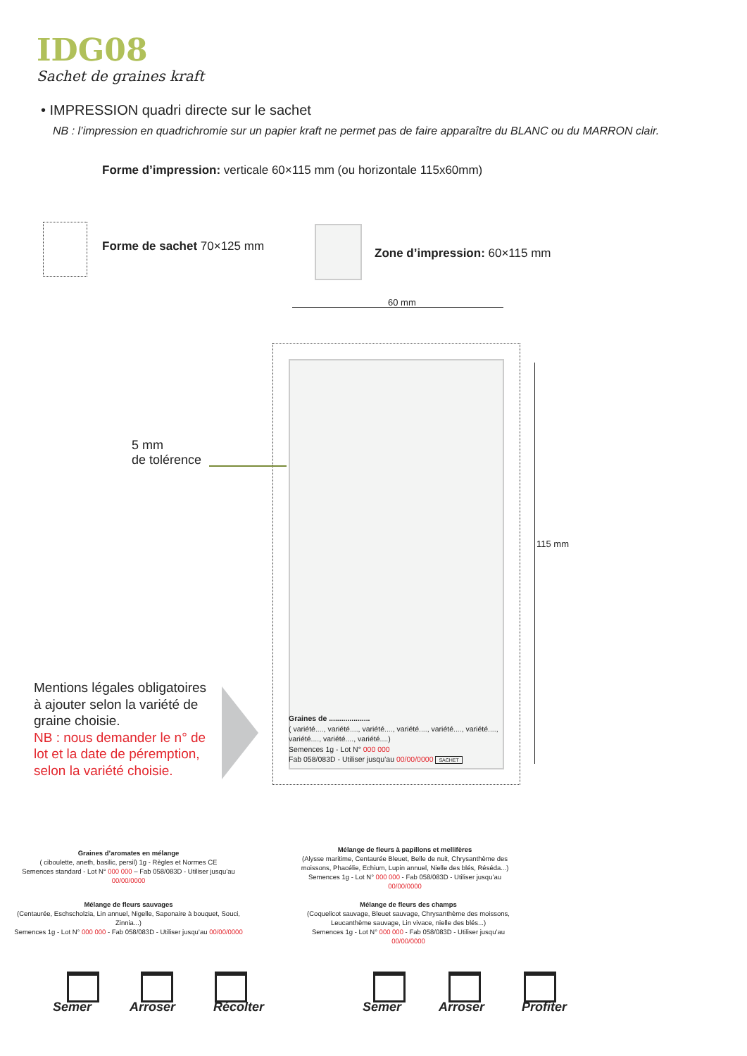IDG08
Sachet de graines kraft
• IMPRESSION quadri directe sur le sachet
NB : l’impression en quadrichromie sur un papier kraft ne permet pas de faire apparaître du BLANC ou du MARRON clair.
Forme d’impression: verticale 60×115 mm (ou horizontale 115x60mm)
Forme de sachet 70×125 mm Zone d’impression: 60×115 mm
60 mm
115 mm
5 mm
de tolérence
Graines de ....................
( variété...., variété...., variété...., variété...., variété...., variété....,
variété...., variété...., variété....)
Semences 1g - Lot N° 000 000
Fab 058/083D - Utiliser jusqu’au 00/00/0000 SACHET
Mentions légales obligatoires à ajouter selon la variété de graine choisie.
NB : nous demander le n° de lot et la date de péremption, selon la variété choisie.
Graines d’aromates en mélange
( ciboulette, aneth, basilic, persil) 1g - Règles et Normes CE
Semences standard - Lot N° 000 000 – Fab 058/083D - Utiliser jusqu’au 00/00/0000
Mélange de fleurs à papillons et mellifères
(Alysse maritime, Centaurée Bleuet, Belle de nuit, Chrysanthème des moissons, Phacélie, Echium, Lupin annuel, Nielle des blés, Réséda...)
Semences 1g - Lot N° 000 000 - Fab 058/083D - Utiliser jusqu’au 00/00/0000
Mélange de fleurs sauvages
(Centaurée, Eschscholzia, Lin annuel, Nigelle, Saponaire à bouquet, Souci, Zinnia...)
Semences 1g - Lot N° 000 000 - Fab 058/083D - Utiliser jusqu’au 00/00/0000
Mélange de fleurs des champs
(Coquelicot sauvage, Bleuet sauvage, Chrysanthème des moissons, Leucanthème sauvage, Lin vivace, nielle des blés...)
Semences 1g - Lot N° 000 000 - Fab 058/083D - Utiliser jusqu’au 00/00/0000
Semer Arroser Récolter Semer Arroser Profiter